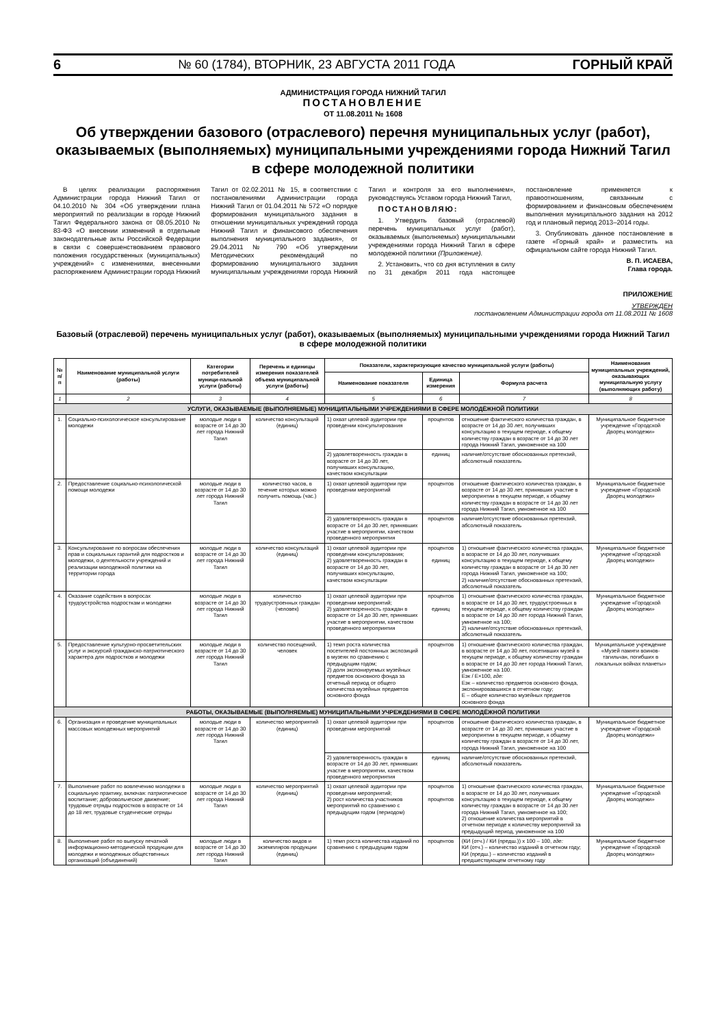6 № 60 (1784), ВТОРНИК, 23 АВГУСТА 2011 ГОДА ГОРНЫЙ КРАЙ
АДМИНИСТРАЦИЯ ГОРОДА НИЖНИЙ ТАГИЛ
ПОСТАНОВЛЕНИЕ
ОТ 11.08.2011 № 1608
Об утверждении базового (отраслевого) перечня муниципальных услуг (работ), оказываемых (выполняемых) муниципальными учреждениями города Нижний Тагил в сфере молодежной политики
В целях реализации распоряжения Администрации города Нижний Тагил от 04.10.2010 № 304 «Об утверждении плана мероприятий по реализации в городе Нижний Тагил Федерального закона от 08.05.2010 № 83-ФЗ «О внесении изменений в отдельные законодательные акты Российской Федерации в связи с совершенствованием правового положения государственных (муниципальных) учреждений» с изменениями, внесенными распоряжением Администрации города Нижний Тагил от 02.02.2011 № 15, в соответствии с постановлениями Администрации города Нижний Тагил от 01.04.2011 № 572 «О порядке формирования муниципального задания в отношении муниципальных учреждений города Нижний Тагил и финансового обеспечения выполнения муниципального задания», от 29.04.2011 № 790 «Об утверждении Методических рекомендаций по формированию муниципального задания муниципальным учреждениями города Нижний Тагил и контроля за его выполнением», руководствуясь Уставом города Нижний Тагил,
ПОСТАНОВЛЯЮ:
1. Утвердить базовый (отраслевой) перечень муниципальных услуг (работ), оказываемых (выполняемых) муниципальными учреждениями города Нижний Тагил в сфере молодежной политики (Приложение).
2. Установить, что со дня вступления в силу по 31 декабря 2011 года настоящее постановление применяется к правоотношениям, связанным с формированием и финансовым обеспечением выполнения муниципального задания на 2012 год и плановый период 2013–2014 годы.
3. Опубликовать данное постановление в газете «Горный край» и разместить на официальном сайте города Нижний Тагил.
В. П. ИСАЕВА,
Глава города.
ПРИЛОЖЕНИЕ
УТВЕРЖДЕН
постановлением Администрации города от 11.08.2011 № 1608
Базовый (отраслевой) перечень муниципальных услуг (работ), оказываемых (выполняемых) муниципальными учреждениями города Нижний Тагил в сфере молодежной политики
| № п/п | Наименование муниципальной услуги (работы) | Категории потребителей муници-пальной услуги (работы) | Перечень и единицы измерения показателей объема муниципальной услуги (работы) | Показатели, характеризующие качество муниципальной услуги (работы) | | | Наименования муниципальных учреждений, оказывающих муниципальную услугу (выполняющих работу) |
| --- | --- | --- | --- | --- | --- | --- | --- |
| | | | | Наименование показателя | Единица измерения | Формула расчета | |
| 1 | 2 | 3 | 4 | 5 | 6 | 7 | 8 |
| УСЛУГИ, ОКАЗЫВАЕМЫЕ (ВЫПОЛНЯЕМЫЕ) МУНИЦИПАЛЬНЫМИ УЧРЕЖДЕНИЯМИ В СФЕРЕ МОЛОДЁЖНОЙ ПОЛИТИКИ | | | | | | | |
| 1. | Социально-психологическое консультирование молодежи | молодые люди в возрасте от 14 до 30 лет города Нижний Тагил | количество консультаций (единиц) | 1) охват целевой аудитории при проведении консультирования | процентов | отношение фактического количества граждан, в возрасте от 14 до 30 лет, получивших консультацию в текущем периоде, к общему количеству граждан в возрасте от 14 до 30 лет города Нижний Тагил, умноженное на 100 | Муниципальное бюджетное учреждение «Городской Дворец молодежи» |
| | | | | 2) удовлетворенность граждан в возрасте от 14 до 30 лет, получивших консультацию, качеством консультации | единиц | наличие/отсутствие обоснованных претензий, абсолютный показатель | |
| 2. | Предоставление социально-психологической помощи молодежи | молодые люди в возрасте от 14 до 30 лет города Нижний Тагил | количество часов, в течение которых можно получить помощь (час.) | 1) охват целевой аудитории при проведении мероприятий | процентов | отношение фактического количества граждан, в возрасте от 14 до 30 лет, принявших участие в мероприятии в текущем периоде, к общему количеству граждан в возрасте от 14 до 30 лет города Нижний Тагил, умноженное на 100 | Муниципальное бюджетное учреждение «Городской Дворец молодежи» |
| | | | | 2) удовлетворенность граждан в возрасте от 14 до 30 лет, принявших участие в мероприятии, качеством проведенного мероприятия | процентов | наличие/отсутствие обоснованных претензий, абсолютный показатель | |
| 3. | Консультирование по вопросам обеспечения прав и социальных гарантий для подростков и молодежи, о деятельности учреждений и реализации молодежной политики на территории города | молодые люди в возрасте от 14 до 30 лет города Нижний Тагил | количество консультаций (единиц) | 1) охват целевой аудитории при проведении консультирования; 2) удовлетворенность граждан в возрасте от 14 до 30 лет, получивших консультацию, качеством консультации | процентов единиц | 1) отношение фактического количества граждан, в возрасте от 14 до 30 лет, получивших консультацию в текущем периоде, к общему количеству граждан в возрасте от 14 до 30 лет города Нижний Тагил, умноженное на 100; 2) наличие/отсутствие обоснованных претензий, абсолютный показатель | Муниципальное бюджетное учреждение «Городской Дворец молодежи» |
| 4. | Оказание содействия в вопросах трудоустройства подросткам и молодежи | молодые люди в возрасте от 14 до 30 лет города Нижний Тагил | количество трудоустроенных граждан (человек) | 1) охват целевой аудитории при проведении мероприятий; 2) удовлетворенность граждан в возрасте от 14 до 30 лет, принявших участие в мероприятии, качеством проведенного мероприятия | процентов единиц | 1) отношение фактического количества граждан, в возрасте от 14 до 30 лет, трудоустроенных в текущем периоде, к общему количеству граждан в возрасте от 14 до 30 лет города Нижний Тагил, умноженное на 100; 2) наличие/отсутствие обоснованных претензий, абсолютный показатель | Муниципальное бюджетное учреждение «Городской Дворец молодежи» |
| 5. | Предоставление культурно-просветительских услуг и экскурсий гражданско-патриотического характера для подростков и молодежи | молодые люди в возрасте от 14 до 30 лет города Нижний Тагил | количество посещений, человек | 1) темп роста количества посетителей постоянных экспозиций в музеях по сравнению с предыдущим годом; 2) доля экспонируемых музейных предметов основного фонда за отчетный период от общего количества музейных предметов основного фонда | процентов | 1) отношение фактического количества граждан, в возрасте от 14 до 30 лет, посетивших музей в текущем периоде, к общему количеству граждан в возрасте от 14 до 30 лет города Нижний Тагил, умноженное на 100. Еэк / Е×100, где: Еэк – количество предметов основного фонда, экспонировавшихся в отчетном году; Е – общее количество музейных предметов основного фонда | Муниципальное учреждение «Музей памяти воинов-тагильчан, погибших в локальных войнах планеты» |
| РАБОТЫ, ОКАЗЫВАЕМЫЕ (ВЫПОЛНЯЕМЫЕ) МУНИЦИПАЛЬНЫМИ УЧРЕЖДЕНИЯМИ В СФЕРЕ МОЛОДЁЖНОЙ ПОЛИТИКИ | | | | | | | |
| 6. | Организация и проведение муниципальных массовых молодежных мероприятий | молодые люди в возрасте от 14 до 30 лет города Нижний Тагил | количество мероприятий (единиц) | 1) охват целевой аудитории при проведении мероприятий | процентов | отношение фактического количества граждан, в возрасте от 14 до 30 лет, принявших участие в мероприятии в текущем периоде, к общему количеству граждан в возрасте от 14 до 30 лет, города Нижний Тагил, умноженное на 100 | Муниципальное бюджетное учреждение «Городской Дворец молодежи» |
| | | | | 2) удовлетворенность граждан в возрасте от 14 до 30 лет, принявших участие в мероприятии, качеством проведенного мероприятия | единиц | наличие/отсутствие обоснованных претензий, абсолютный показатель | |
| 7. | Выполнение работ по вовлечению молодежи в социальную практику, включая: патриотическое воспитание; добровольческое движение; трудовые отряды подростков в возрасте от 14 до 18 лет, трудовые студенческие отряды | молодые люди в возрасте от 14 до 30 лет города Нижний Тагил | количество мероприятий (единиц) | 1) охват целевой аудитории при проведении мероприятий; 2) рост количества участников мероприятий по сравнению с предыдущим годом (периодом) | процентов процентов | 1) отношение фактического количества граждан, в возрасте от 14 до 30 лет, получивших консультацию в текущем периоде, к общему количеству граждан в возрасте от 14 до 30 лет города Нижний Тагил, умноженное на 100; 2) отношение количества мероприятий в отчетном периоде к количеству мероприятий за предыдущий период, умноженное на 100 | Муниципальное бюджетное учреждение «Городской Дворец молодежи» |
| 8. | Выполнение работ по выпуску печатной информационно-методической продукции для молодежи и молодежных общественных организаций (объединений) | молодые люди в возрасте от 14 до 30 лет города Нижний Тагил | количество видов и экземпляров продукции (единиц) | 1) темп роста количества изданий по сравнению с предыдущим годом | процентов | (КИ (отч.) / КИ (предш.)) x 100 – 100, где: КИ (отч.) – количество изданий в отчетном году; КИ (предш.) – количество изданий в предшествующем отчетному году | Муниципальное бюджетное учреждение «Городской Дворец молодежи» |